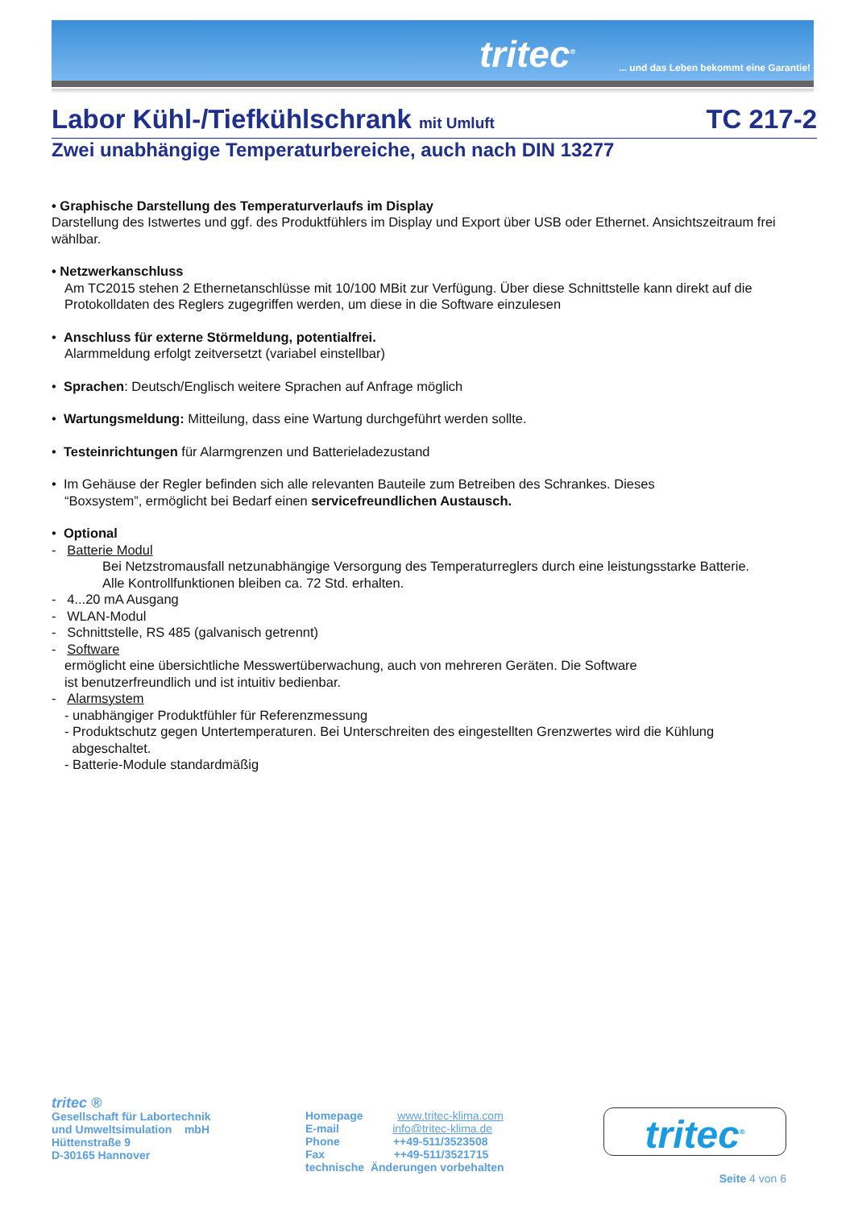tritec<sup>®</sup>
... und das Leben bekommt eine Garantie!
Labor Kühl-/Tiefkühlschrank mit Umluft TC 217-2
Zwei unabhängige Temperaturbereiche, auch nach DIN 13277
• Graphische Darstellung des Temperaturverlaufs im Display
Darstellung des Istwertes und ggf. des Produktfühlers im Display und Export über USB oder Ethernet. Ansichtszeitraum frei wählbar.
• Netzwerkanschluss
Am TC2015 stehen 2 Ethernetanschlüsse mit 10/100 MBit zur Verfügung. Über diese Schnittstelle kann direkt auf die Protokolldaten des Reglers zugegriffen werden, um diese in die Software einzulesen
• Anschluss für externe Störmeldung, potentialfrei.
Alarmmeldung erfolgt zeitversetzt (variabel einstellbar)
• Sprachen: Deutsch/Englisch weitere Sprachen auf Anfrage möglich
• Wartungsmeldung: Mitteilung, dass eine Wartung durchgeführt werden sollte.
• Testeinrichtungen für Alarmgrenzen und Batterieladezustand
• Im Gehäuse der Regler befinden sich alle relevanten Bauteile zum Betreiben des Schrankes. Dieses
“Boxsystem”, ermöglicht bei Bedarf einen servicefreundlichen Austausch.
• Optional
- Batterie Modul
Bei Netzstromausfall netzunabhängige Versorgung des Temperaturreglers durch eine leistungsstarke Batterie.
Alle Kontrollfunktionen bleiben ca. 72 Std. erhalten.
- 4...20 mA Ausgang
- WLAN-Modul
- Schnittstelle, RS 485 (galvanisch getrennt)
- Software
ermöglicht eine übersichtliche Messwertüberwachung, auch von mehreren Geräten. Die Software
ist benutzerfreundlich und ist intuitiv bedienbar.
- Alarmsystem
- unabhängiger Produktfühler für Referenzmessung
- Produktschutz gegen Untertemperaturen. Bei Unterschreiten des eingestellten Grenzwertes wird die Kühlung
abgeschaltet.
- Batterie-Module standardmäßig
tritec ®
Gesellschaft für Labortechnik
und Umweltsimulation mbH
Hüttenstraße 9
D-30165 Hannover
Homepage www.tritec-klima.com
E-mail info@tritec-klima.de
Phone ++49-511/3523508
Fax ++49-511/3521715
technische Änderungen vorbehalten
tritec<sup>®</sup>
Seite 4 von 6